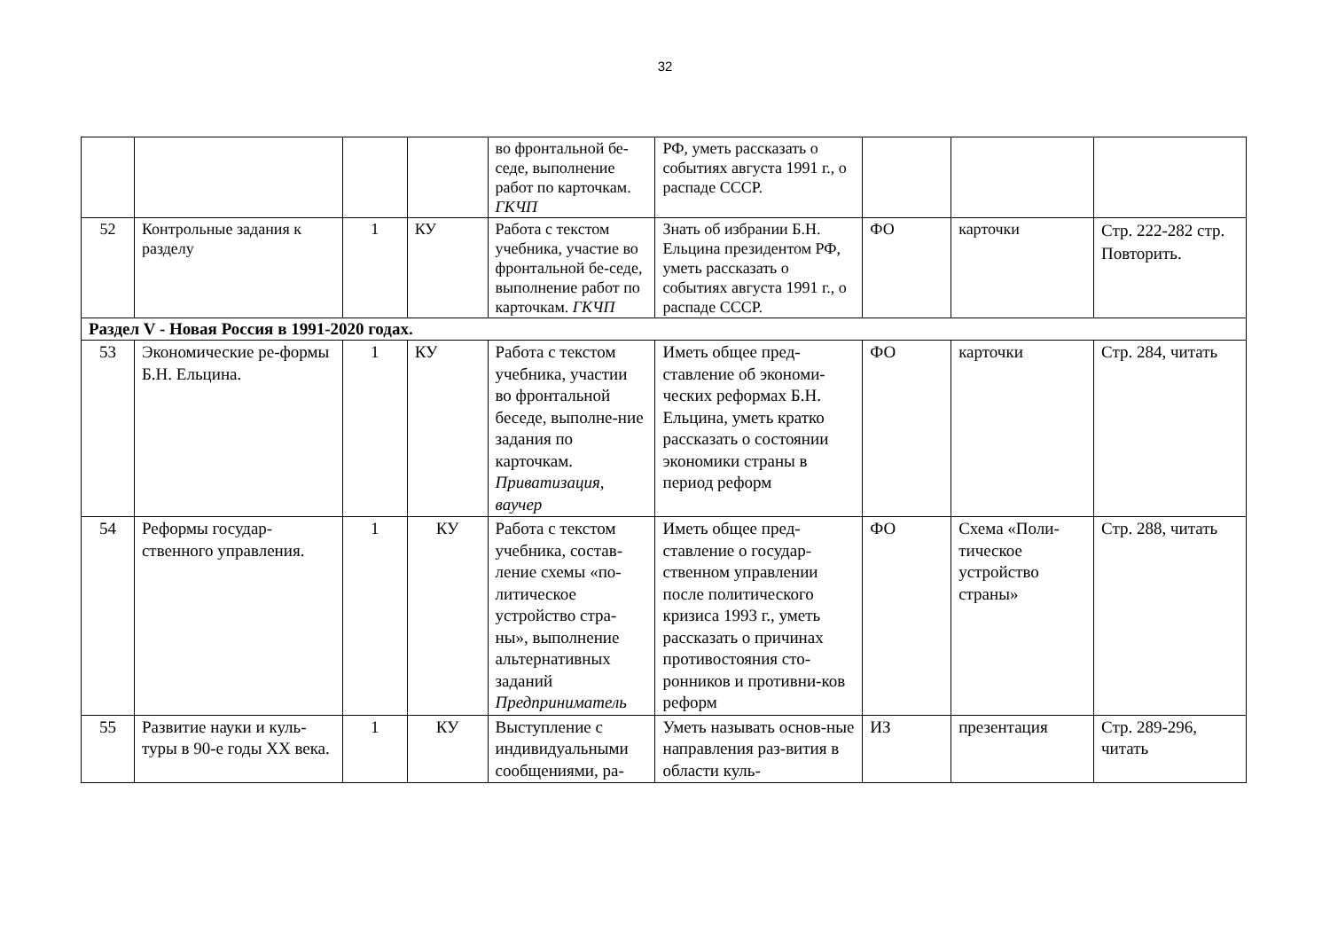32
| | | | | во фронтальной бе-седе, выполнение работ по карточкам. ГКЧП | РФ, уметь рассказать о событиях августа 1991 г., о распаде СССР. | | | |
| 52 | Контрольные задания к разделу | 1 | КУ | Работа с текстом учебника, участие во фронтальной бе-седе, выполнение работ по карточкам. ГКЧП | Знать об избрании Б.Н. Ельцина президентом РФ, уметь рассказать о событиях августа 1991 г., о распаде СССР. | ФО | карточки | Стр. 222-282 стр. Повторить. |
| Раздел V - Новая Россия в 1991-2020 годах. | | | | | | | | |
| 53 | Экономические ре-формы Б.Н. Ельцина. | 1 | КУ | Работа с текстом учебника, участии во фронтальной беседе, выполне-ние задания по карточкам. Приватизация, ваучер | Иметь общее пред-ставление об экономи-ческих реформах Б.Н. Ельцина, уметь кратко рассказать о состоянии экономики страны в период реформ | ФО | карточки | Стр. 284, читать |
| 54 | Реформы государ-ственного управления. | 1 | КУ | Работа с текстом учебника, состав-ление схемы «по-литическое устройство стра-ны», выполнение альтернативных заданий Предприниматель | Иметь общее пред-ставление о государ-ственном управлении после политического кризиса 1993 г., уметь рассказать о причинах противостояния сто-ронников и противни-ков реформ | ФО | Схема «Поли-тическое устройство страны» | Стр. 288, читать |
| 55 | Развитие науки и куль-туры в 90-е годы XX века. | 1 | КУ | Выступление с индивидуальными сообщениями, ра- | Уметь называть основ-ные направления раз-вития в области куль- | ИЗ | презентация | Стр. 289-296, читать |